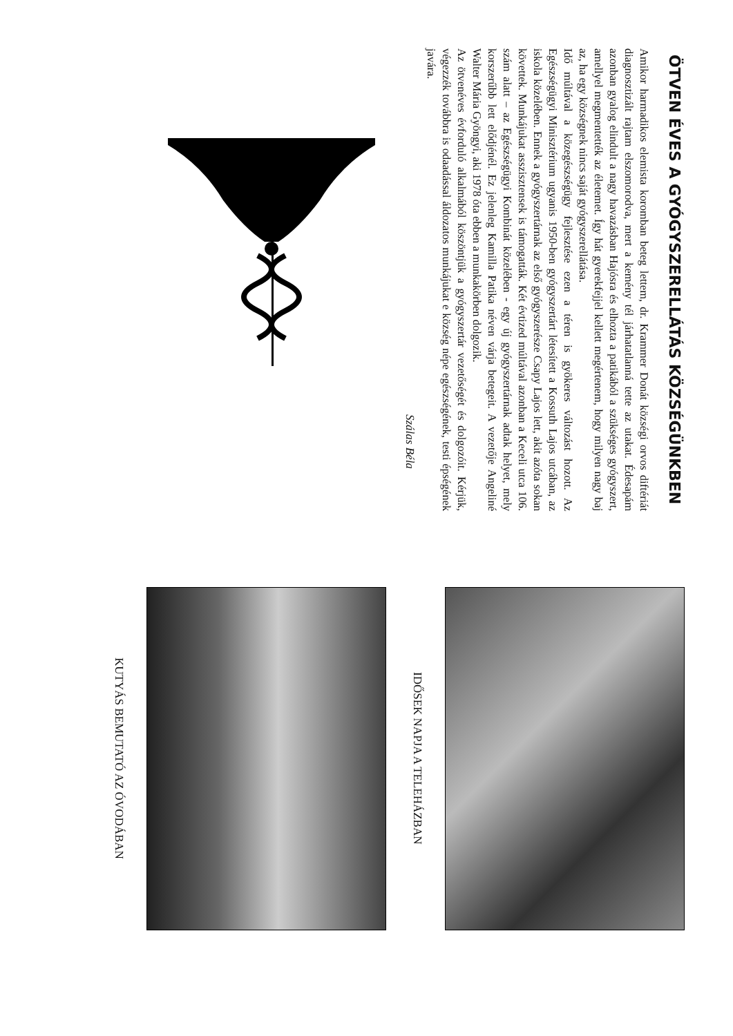ÖTVEN ÉVES A GYÓGYSZERELLÁTÁS KÖZSÉGÜNKBEN
Amikor harmadikos elemista koromban beteg lettem, dr. Krammer Donát községi orvos diftériát diagnosztizált rajtam elszomorodva, mert a kemény tél járhatatlanná tette az utakat. Édesapám azonban gyalog elindult a nagy havazásban Hajósra és elhozta a patikából a szükséges gyógyszert, amellyel megmentették az életemet. Így hát gyerekfejjel kellett megértenem, hogy milyen nagy baj az, ha egy községnek nincs saját gyógyszerellátása.
Idő múltával a közegészségügy fejlesztése ezen a téren is gyökeres változást hozott. Az Egészségügyi Minisztérium ugyanis 1950-ben gyógyszertárt létesített a Kossuth Lajos utcában, az iskola közelében. Ennek a gyógyszertárnak az első gyógyszerésze Csapy Lajos lett, akit azóta sokan követtek. Munkájukat asszisztensek is támogatták. Két évtized múltával azonban a Keceli utca 106. szám alatt – az Egészségügyi Kombinát közelében - egy új gyógyszertárnak adtak helyet, mely korszerűbb lett elődjénél. Ez jelenleg Kamilla Patika néven várja betegeit. A vezetője Angeliné Walter Mária Gyöngyi, aki 1978 óta ebben a munkakörben dolgozik.
Az ötvenéves évforduló alkalmából köszöntjük a gyógyszertár vezetőségét és dolgozóit. Kérjük, végezzék továbbra is odaadással áldozatos munkájukat e község népe egészségének, testi épségének javára.
Szálas Béla
IDŐSEK NAPJA A TELEHÁZBAN
KUTYÁS BEMUTATÓ AZ ÓVODÁBAN